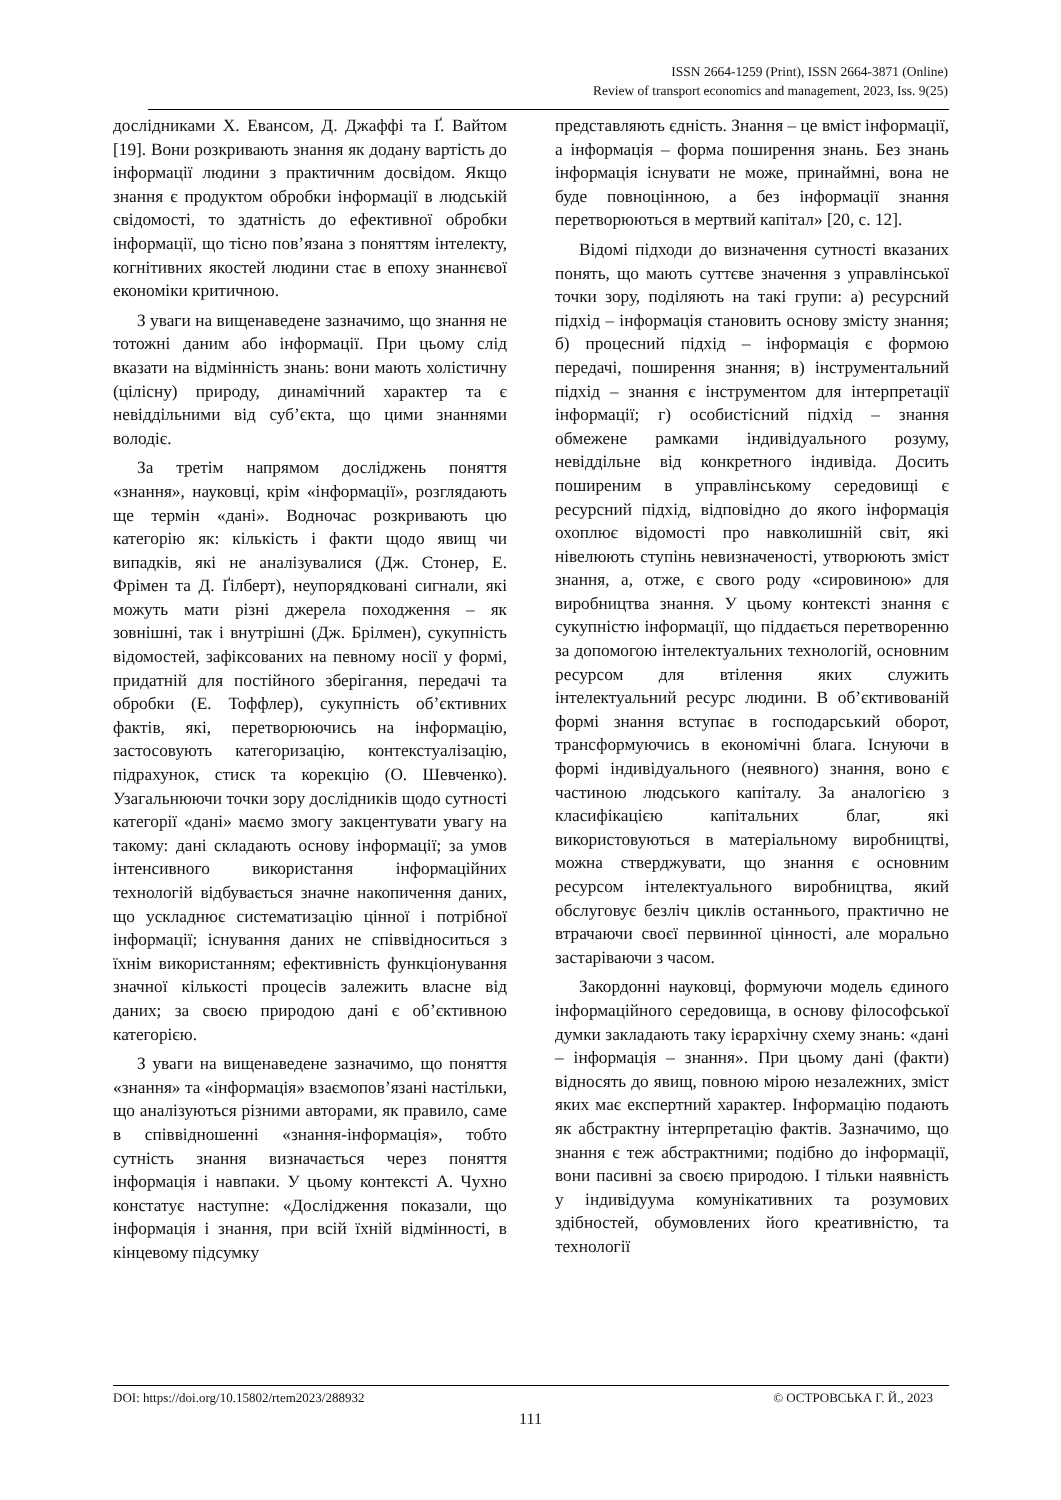ISSN 2664-1259 (Print), ISSN 2664-3871 (Online)
Review of transport economics and management, 2023, Iss. 9(25)
дослідниками Х. Евансом, Д. Джаффі та Ґ. Вайтом [19]. Вони розкривають знання як додану вартість до інформації людини з практичним досвідом. Якщо знання є продуктом обробки інформації в людській свідомості, то здатність до ефективної обробки інформації, що тісно пов’язана з поняттям інтелекту, когнітивних якостей людини стає в епоху знаннєвої економіки критичною.
З уваги на вищенаведене зазначимо, що знання не тотожні даним або інформації. При цьому слід вказати на відмінність знань: вони мають холістичну (цілісну) природу, динамічний характер та є невіддільними від суб’єкта, що цими знаннями володіє.
За третім напрямом досліджень поняття «знання», науковці, крім «інформації», розглядають ще термін «дані». Водночас розкривають цю категорію як: кількість і факти щодо явищ чи випадків, які не аналізувалися (Дж. Стонер, Е. Фрімен та Д. Ґілберт), неупорядковані сигнали, які можуть мати різні джерела походження – як зовнішні, так і внутрішні (Дж. Брілмен), сукупність відомостей, зафіксованих на певному носії у формі, придатній для постійного зберігання, передачі та обробки (Е. Тоффлер), сукупність об’єктивних фактів, які, перетворюючись на інформацію, застосовують категоризацію, контекстуалізацію, підрахунок, стиск та корекцію (О. Шевченко). Узагальнюючи точки зору дослідників щодо сутності категорії «дані» маємо змогу закцентувати увагу на такому: дані складають основу інформації; за умов інтенсивного використання інформаційних технологій відбувається значне накопичення даних, що ускладнює систематизацію цінної і потрібної інформації; існування даних не співвідноситься з їхнім використанням; ефективність функціонування значної кількості процесів залежить власне від даних; за своєю природою дані є об’єктивною категорією.
З уваги на вищенаведене зазначимо, що поняття «знання» та «інформація» взаємопов’язані настільки, що аналізуються різними авторами, як правило, саме в співвідношенні «знання-інформація», тобто сутність знання визначається через поняття інформація і навпаки. У цьому контексті А. Чухно констатує наступне: «Дослідження показали, що інформація і знання, при всій їхній відмінності, в кінцевому підсумку
представляють єдність. Знання – це вміст інформації, а інформація – форма поширення знань. Без знань інформація існувати не може, принаймні, вона не буде повноцінною, а без інформації знання перетворюються в мертвий капітал» [20, с. 12].
Відомі підходи до визначення сутності вказаних понять, що мають суттєве значення з управлінської точки зору, поділяють на такі групи: а) ресурсний підхід – інформація становить основу змісту знання; б) процесний підхід – інформація є формою передачі, поширення знання; в) інструментальний підхід – знання є інструментом для інтерпретації інформації; г) особистісний підхід – знання обмежене рамками індивідуального розуму, невіддільне від конкретного індивіда. Досить поширеним в управлінському середовищі є ресурсний підхід, відповідно до якого інформація охоплює відомості про навколишній світ, які нівелюють ступінь невизначеності, утворюють зміст знання, а, отже, є свого роду «сировиною» для виробництва знання. У цьому контексті знання є сукупністю інформації, що піддається перетворенню за допомогою інтелектуальних технологій, основним ресурсом для втілення яких служить інтелектуальний ресурс людини. В об’єктивованій формі знання вступає в господарський оборот, трансформуючись в економічні блага. Існуючи в формі індивідуального (неявного) знання, воно є частиною людського капіталу. За аналогією з класифікацією капітальних благ, які використовуються в матеріальному виробництві, можна стверджувати, що знання є основним ресурсом інтелектуального виробництва, який обслуговує безліч циклів останнього, практично не втрачаючи своєї первинної цінності, але морально застаріваючи з часом.
Закордонні науковці, формуючи модель єдиного інформаційного середовища, в основу філософської думки закладають таку ієрархічну схему знань: «дані – інформація – знання». При цьому дані (факти) відносять до явищ, повною мірою незалежних, зміст яких має експертний характер. Інформацію подають як абстрактну інтерпретацію фактів. Зазначимо, що знання є теж абстрактними; подібно до інформації, вони пасивні за своєю природою. І тільки наявність у індивідуума комунікативних та розумових здібностей, обумовлених його креативністю, та технології
DOI: https://doi.org/10.15802/rtem2023/288932 © ОСТРОВСЬКА Г. Й., 2023
111